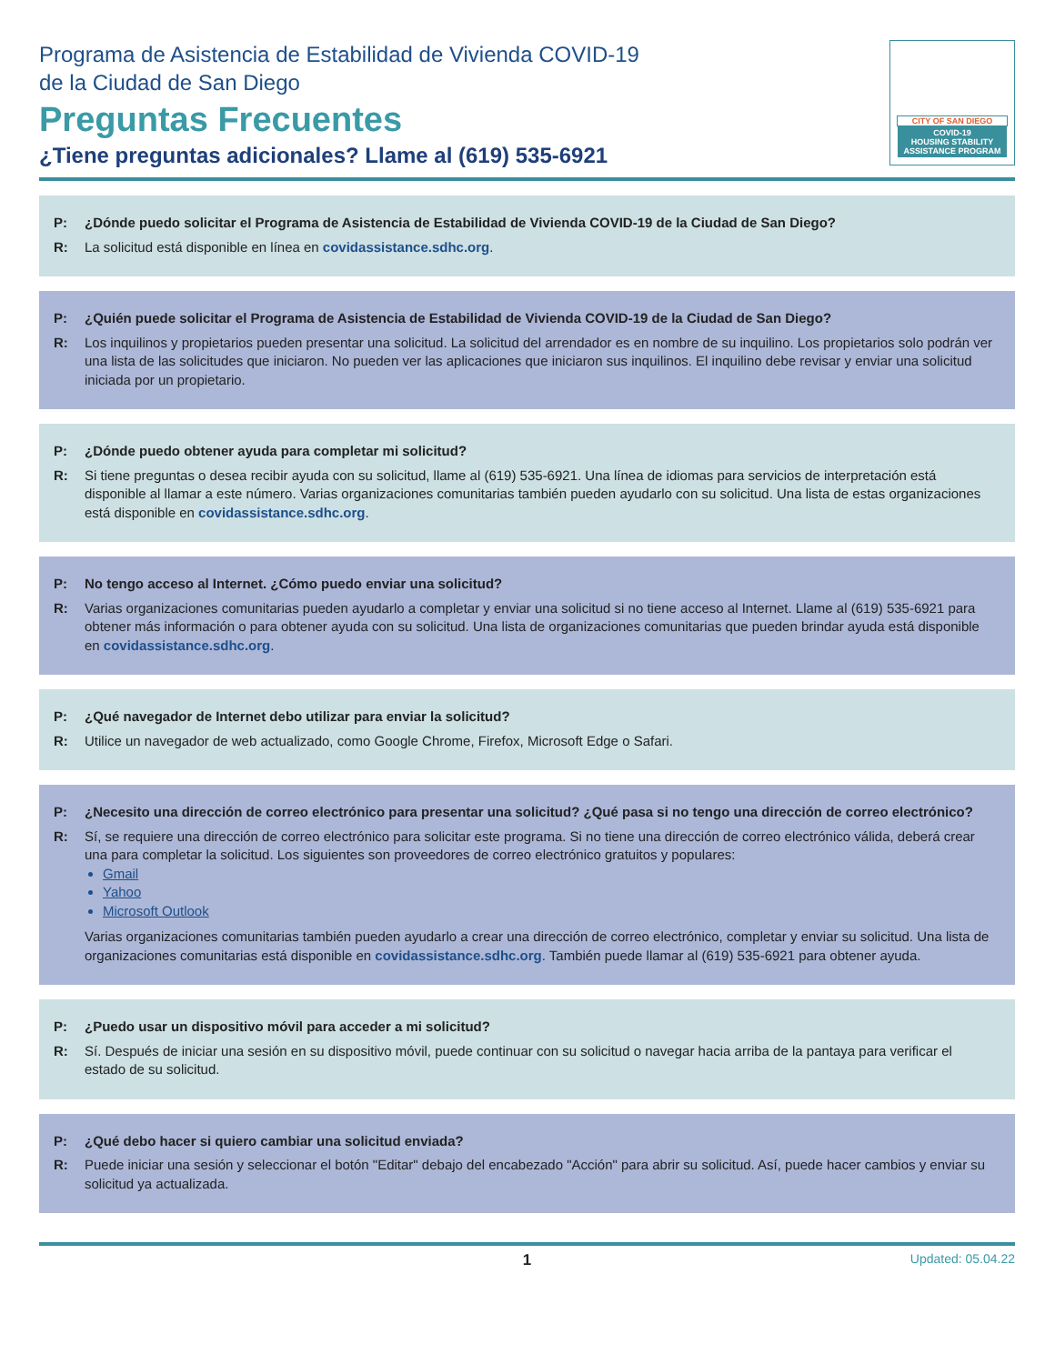Programa de Asistencia de Estabilidad de Vivienda COVID-19
de la Ciudad de San Diego
Preguntas Frecuentes
¿Tiene preguntas adicionales? Llame al (619) 535-6921
CITY OF SAN DIEGO
COVID-19
HOUSING STABILITY
ASSISTANCE PROGRAM
P: ¿Dónde puedo solicitar el Programa de Asistencia de Estabilidad de Vivienda COVID-19 de la Ciudad de San Diego?
R: La solicitud está disponible en línea en covidassistance.sdhc.org.
P: ¿Quién puede solicitar el Programa de Asistencia de Estabilidad de Vivienda COVID-19 de la Ciudad de San Diego?
R: Los inquilinos y propietarios pueden presentar una solicitud. La solicitud del arrendador es en nombre de su inquilino. Los propietarios solo podrán ver una lista de las solicitudes que iniciaron. No pueden ver las aplicaciones que iniciaron sus inquilinos. El inquilino debe revisar y enviar una solicitud iniciada por un propietario.
P: ¿Dónde puedo obtener ayuda para completar mi solicitud?
R: Si tiene preguntas o desea recibir ayuda con su solicitud, llame al (619) 535-6921. Una línea de idiomas para servicios de interpretación está disponible al llamar a este número. Varias organizaciones comunitarias también pueden ayudarlo con su solicitud. Una lista de estas organizaciones está disponible en covidassistance.sdhc.org.
P: No tengo acceso al Internet. ¿Cómo puedo enviar una solicitud?
R: Varias organizaciones comunitarias pueden ayudarlo a completar y enviar una solicitud si no tiene acceso al Internet. Llame al (619) 535-6921 para obtener más información o para obtener ayuda con su solicitud. Una lista de organizaciones comunitarias que pueden brindar ayuda está disponible en covidassistance.sdhc.org.
P: ¿Qué navegador de Internet debo utilizar para enviar la solicitud?
R: Utilice un navegador de web actualizado, como Google Chrome, Firefox, Microsoft Edge o Safari.
P: ¿Necesito una dirección de correo electrónico para presentar una solicitud? ¿Qué pasa si no tengo una dirección de correo electrónico?
R: Sí, se requiere una dirección de correo electrónico para solicitar este programa. Si no tiene una dirección de correo electrónico válida, deberá crear una para completar la solicitud. Los siguientes son proveedores de correo electrónico gratuitos y populares:
Gmail
Yahoo
Microsoft Outlook
Varias organizaciones comunitarias también pueden ayudarlo a crear una dirección de correo electrónico, completar y enviar su solicitud. Una lista de organizaciones comunitarias está disponible en covidassistance.sdhc.org. También puede llamar al (619) 535-6921 para obtener ayuda.
P: ¿Puedo usar un dispositivo móvil para acceder a mi solicitud?
R: Sí. Después de iniciar una sesión en su dispositivo móvil, puede continuar con su solicitud o navegar hacia arriba de la pantaya para verificar el estado de su solicitud.
P: ¿Qué debo hacer si quiero cambiar una solicitud enviada?
R: Puede iniciar una sesión y seleccionar el botón "Editar" debajo del encabezado "Acción" para abrir su solicitud. Así, puede hacer cambios y enviar su solicitud ya actualizada.
1 Updated: 05.04.22